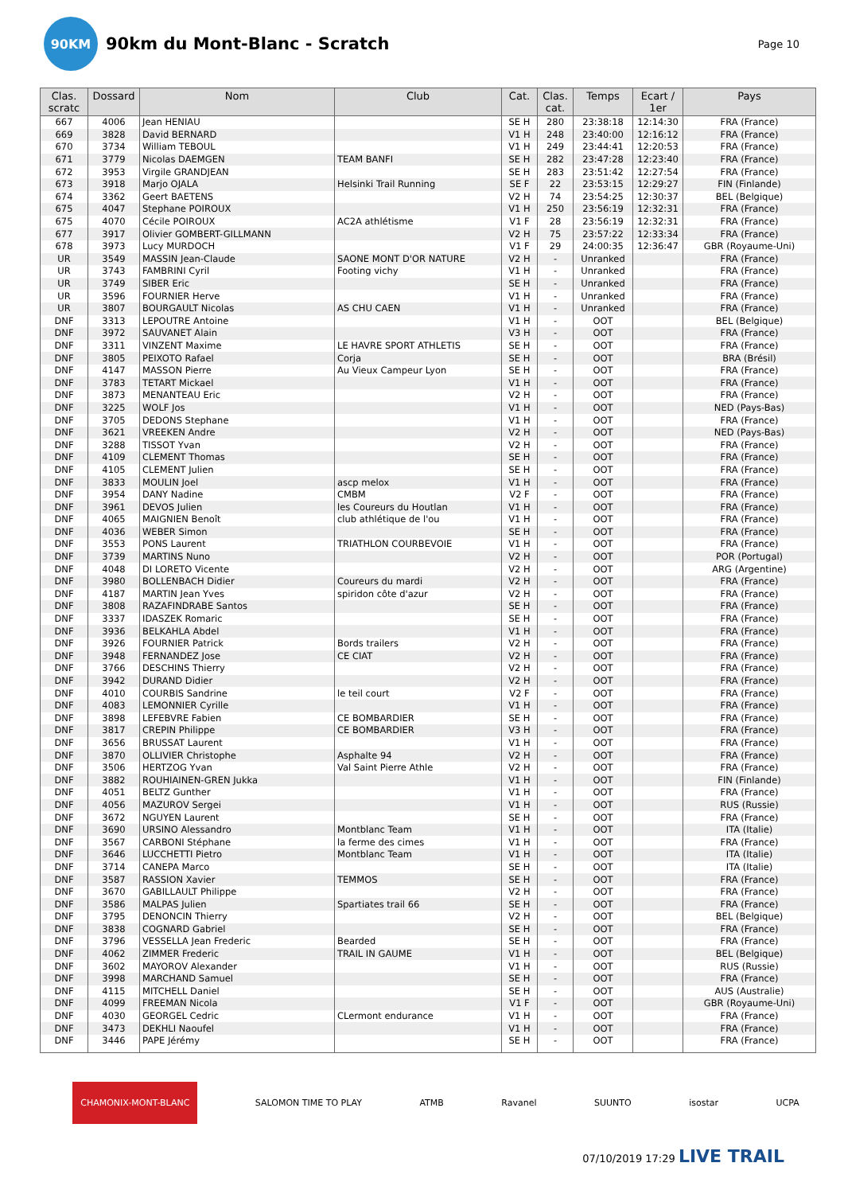90KM
90km du Mont-Blanc - Scratch
Page 10
| Clas. scratc | Dossard | Nom | Club | Cat. | Clas. cat. | Temps | Ecart / 1er | Pays |
| --- | --- | --- | --- | --- | --- | --- | --- | --- |
| 667 | 4006 | Jean HENIAU | | SE H | 280 | 23:38:18 | 12:14:30 | FRA (France) |
| 669 | 3828 | David BERNARD | | V1 H | 248 | 23:40:00 | 12:16:12 | FRA (France) |
| 670 | 3734 | William TEBOUL | | V1 H | 249 | 23:44:41 | 12:20:53 | FRA (France) |
| 671 | 3779 | Nicolas DAEMGEN | TEAM BANFI | SE H | 282 | 23:47:28 | 12:23:40 | FRA (France) |
| 672 | 3953 | Virgile GRANDJEAN | | SE H | 283 | 23:51:42 | 12:27:54 | FRA (France) |
| 673 | 3918 | Marjo OJALA | Helsinki Trail Running | SE F | 22 | 23:53:15 | 12:29:27 | FIN (Finlande) |
| 674 | 3362 | Geert BAETENS | | V2 H | 74 | 23:54:25 | 12:30:37 | BEL (Belgique) |
| 675 | 4047 | Stephane POIROUX | | V1 H | 250 | 23:56:19 | 12:32:31 | FRA (France) |
| 675 | 4070 | Cécile POIROUX | AC2A athlétisme | V1 F | 28 | 23:56:19 | 12:32:31 | FRA (France) |
| 677 | 3917 | Olivier GOMBERT-GILLMANN | | V2 H | 75 | 23:57:22 | 12:33:34 | FRA (France) |
| 678 | 3973 | Lucy MURDOCH | | V1 F | 29 | 24:00:35 | 12:36:47 | GBR (Royaume-Uni) |
| UR | 3549 | MASSIN Jean-Claude | SAONE MONT D'OR NATURE | V2 H | - | Unranked | | FRA (France) |
| UR | 3743 | FAMBRINI Cyril | Footing vichy | V1 H | - | Unranked | | FRA (France) |
| UR | 3749 | SIBER Eric | | SE H | - | Unranked | | FRA (France) |
| UR | 3596 | FOURNIER Herve | | V1 H | - | Unranked | | FRA (France) |
| UR | 3807 | BOURGAULT Nicolas | AS CHU CAEN | V1 H | - | Unranked | | FRA (France) |
| DNF | 3313 | LEPOUTRE Antoine | | V1 H | - | OOT | | BEL (Belgique) |
| DNF | 3972 | SAUVANET Alain | | V3 H | - | OOT | | FRA (France) |
| DNF | 3311 | VINZENT Maxime | LE HAVRE SPORT ATHLETIS | SE H | - | OOT | | FRA (France) |
| DNF | 3805 | PEIXOTO Rafael | Corja | SE H | - | OOT | | BRA (Brésil) |
| DNF | 4147 | MASSON Pierre | Au Vieux Campeur Lyon | SE H | - | OOT | | FRA (France) |
| DNF | 3783 | TETART Mickael | | V1 H | - | OOT | | FRA (France) |
| DNF | 3873 | MENANTEAU Eric | | V2 H | - | OOT | | FRA (France) |
| DNF | 3225 | WOLF Jos | | V1 H | - | OOT | | NED (Pays-Bas) |
| DNF | 3705 | DEDONS Stephane | | V1 H | - | OOT | | FRA (France) |
| DNF | 3621 | VREEKEN Andre | | V2 H | - | OOT | | NED (Pays-Bas) |
| DNF | 3288 | TISSOT Yvan | | V2 H | - | OOT | | FRA (France) |
| DNF | 4109 | CLEMENT Thomas | | SE H | - | OOT | | FRA (France) |
| DNF | 4105 | CLEMENT Julien | | SE H | - | OOT | | FRA (France) |
| DNF | 3833 | MOULIN Joel | ascp melox | V1 H | - | OOT | | FRA (France) |
| DNF | 3954 | DANY Nadine | CMBM | V2 F | - | OOT | | FRA (France) |
| DNF | 3961 | DEVOS Julien | les Coureurs du Houtlan | V1 H | - | OOT | | FRA (France) |
| DNF | 4065 | MAIGNIEN Benoît | club athlétique de l'ou | V1 H | - | OOT | | FRA (France) |
| DNF | 4036 | WEBER Simon | | SE H | - | OOT | | FRA (France) |
| DNF | 3553 | PONS Laurent | TRIATHLON COURBEVOIE | V1 H | - | OOT | | FRA (France) |
| DNF | 3739 | MARTINS Nuno | | V2 H | - | OOT | | POR (Portugal) |
| DNF | 4048 | DI LORETO Vicente | | V2 H | - | OOT | | ARG (Argentine) |
| DNF | 3980 | BOLLENBACH Didier | Coureurs du mardi | V2 H | - | OOT | | FRA (France) |
| DNF | 4187 | MARTIN Jean Yves | spiridon côte d'azur | V2 H | - | OOT | | FRA (France) |
| DNF | 3808 | RAZAFINDRABE Santos | | SE H | - | OOT | | FRA (France) |
| DNF | 3337 | IDASZEK Romaric | | SE H | - | OOT | | FRA (France) |
| DNF | 3936 | BELKAHLA Abdel | | V1 H | - | OOT | | FRA (France) |
| DNF | 3926 | FOURNIER Patrick | Bords trailers | V2 H | - | OOT | | FRA (France) |
| DNF | 3948 | FERNANDEZ Jose | CE CIAT | V2 H | - | OOT | | FRA (France) |
| DNF | 3766 | DESCHINS Thierry | | V2 H | - | OOT | | FRA (France) |
| DNF | 3942 | DURAND Didier | | V2 H | - | OOT | | FRA (France) |
| DNF | 4010 | COURBIS Sandrine | le teil court | V2 F | - | OOT | | FRA (France) |
| DNF | 4083 | LEMONNIER Cyrille | | V1 H | - | OOT | | FRA (France) |
| DNF | 3898 | LEFEBVRE Fabien | CE BOMBARDIER | SE H | - | OOT | | FRA (France) |
| DNF | 3817 | CREPIN Philippe | CE BOMBARDIER | V3 H | - | OOT | | FRA (France) |
| DNF | 3656 | BRUSSAT Laurent | | V1 H | - | OOT | | FRA (France) |
| DNF | 3870 | OLLIVIER Christophe | Asphalte 94 | V2 H | - | OOT | | FRA (France) |
| DNF | 3506 | HERTZOG Yvan | Val Saint Pierre Athle | V2 H | - | OOT | | FRA (France) |
| DNF | 3882 | ROUHIAINEN-GREN Jukka | | V1 H | - | OOT | | FIN (Finlande) |
| DNF | 4051 | BELTZ Gunther | | V1 H | - | OOT | | FRA (France) |
| DNF | 4056 | MAZUROV Sergei | | V1 H | - | OOT | | RUS (Russie) |
| DNF | 3672 | NGUYEN Laurent | | SE H | - | OOT | | FRA (France) |
| DNF | 3690 | URSINO Alessandro | Montblanc Team | V1 H | - | OOT | | ITA (Italie) |
| DNF | 3567 | CARBONI Stéphane | la ferme des cimes | V1 H | - | OOT | | FRA (France) |
| DNF | 3646 | LUCCHETTI Pietro | Montblanc Team | V1 H | - | OOT | | ITA (Italie) |
| DNF | 3714 | CANEPA Marco | | SE H | - | OOT | | ITA (Italie) |
| DNF | 3587 | RASSION Xavier | TEMMOS | SE H | - | OOT | | FRA (France) |
| DNF | 3670 | GABILLAULT Philippe | | V2 H | - | OOT | | FRA (France) |
| DNF | 3586 | MALPAS Julien | Spartiates trail 66 | SE H | - | OOT | | FRA (France) |
| DNF | 3795 | DENONCIN Thierry | | V2 H | - | OOT | | BEL (Belgique) |
| DNF | 3838 | COGNARD Gabriel | | SE H | - | OOT | | FRA (France) |
| DNF | 3796 | VESSELLA Jean Frederic | Bearded | SE H | - | OOT | | FRA (France) |
| DNF | 4062 | ZIMMER Frederic | TRAIL IN GAUME | V1 H | - | OOT | | BEL (Belgique) |
| DNF | 3602 | MAYOROV Alexander | | V1 H | - | OOT | | RUS (Russie) |
| DNF | 3998 | MARCHAND Samuel | | SE H | - | OOT | | FRA (France) |
| DNF | 4115 | MITCHELL Daniel | | SE H | - | OOT | | AUS (Australie) |
| DNF | 4099 | FREEMAN Nicola | | V1 F | - | OOT | | GBR (Royaume-Uni) |
| DNF | 4030 | GEORGEL Cedric | CLermont endurance | V1 H | - | OOT | | FRA (France) |
| DNF | 3473 | DEKHLI Naoufel | | V1 H | - | OOT | | FRA (France) |
| DNF | 3446 | PAPE Jérémy | | SE H | - | OOT | | FRA (France) |
CHAMONIX-MONT-BLANC SALOMON TIME TO PLAY ATMB Ravanel SUUNTO isostar UCPA
07/10/2019 17:29 LIVE TRAIL